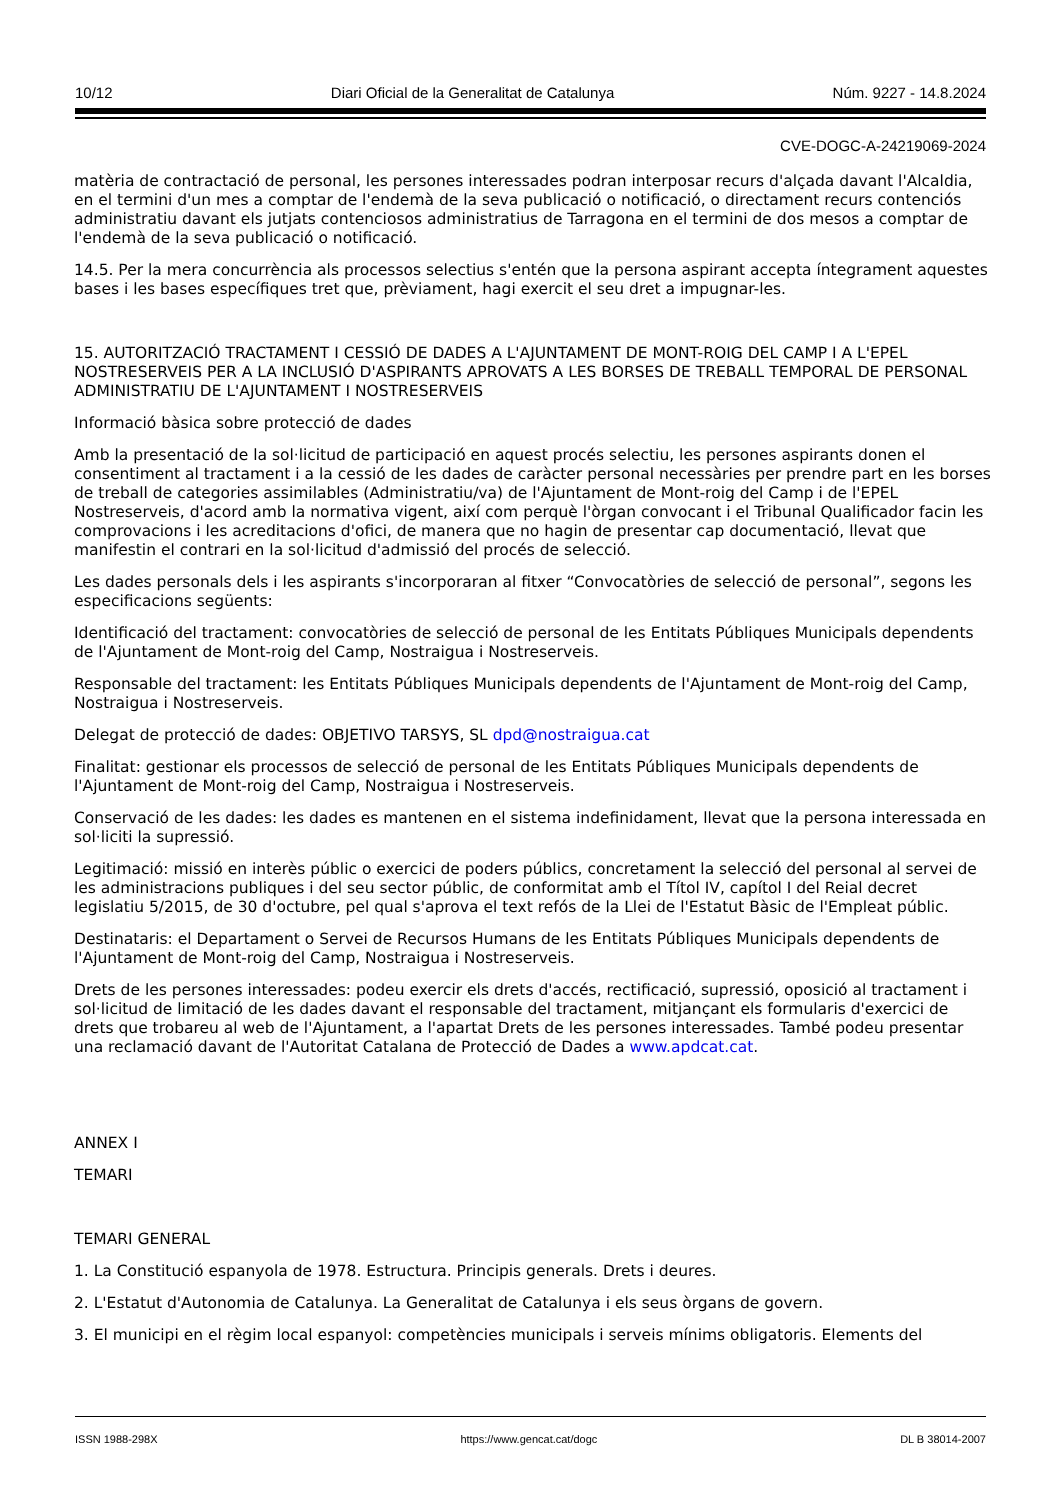10/12 Diari Oficial de la Generalitat de Catalunya Núm. 9227 - 14.8.2024
CVE-DOGC-A-24219069-2024
matèria de contractació de personal, les persones interessades podran interposar recurs d'alçada davant l'Alcaldia, en el termini d'un mes a comptar de l'endemà de la seva publicació o notificació, o directament recurs contenciós administratiu davant els jutjats contenciosos administratius de Tarragona en el termini de dos mesos a comptar de l'endemà de la seva publicació o notificació.
14.5. Per la mera concurrència als processos selectius s'entén que la persona aspirant accepta íntegrament aquestes bases i les bases específiques tret que, prèviament, hagi exercit el seu dret a impugnar-les.
15. AUTORITZACIÓ TRACTAMENT I CESSIÓ DE DADES A L'AJUNTAMENT DE MONT-ROIG DEL CAMP I A L'EPEL NOSTRESERVEIS PER A LA INCLUSIÓ D'ASPIRANTS APROVATS A LES BORSES DE TREBALL TEMPORAL DE PERSONAL ADMINISTRATIU DE L'AJUNTAMENT I NOSTRESERVEIS
Informació bàsica sobre protecció de dades
Amb la presentació de la sol·licitud de participació en aquest procés selectiu, les persones aspirants donen el consentiment al tractament i a la cessió de les dades de caràcter personal necessàries per prendre part en les borses de treball de categories assimilables (Administratiu/va) de l'Ajuntament de Mont-roig del Camp i de l'EPEL Nostreserveis, d'acord amb la normativa vigent, així com perquè l'òrgan convocant i el Tribunal Qualificador facin les comprovacions i les acreditacions d'ofici, de manera que no hagin de presentar cap documentació, llevat que manifestin el contrari en la sol·licitud d'admissió del procés de selecció.
Les dades personals dels i les aspirants s'incorporaran al fitxer “Convocatòries de selecció de personal”, segons les especificacions següents:
Identificació del tractament: convocatòries de selecció de personal de les Entitats Públiques Municipals dependents de l'Ajuntament de Mont-roig del Camp, Nostraigua i Nostreserveis.
Responsable del tractament: les Entitats Públiques Municipals dependents de l'Ajuntament de Mont-roig del Camp, Nostraigua i Nostreserveis.
Delegat de protecció de dades: OBJETIVO TARSYS, SL dpd@nostraigua.cat
Finalitat: gestionar els processos de selecció de personal de les Entitats Públiques Municipals dependents de l'Ajuntament de Mont-roig del Camp, Nostraigua i Nostreserveis.
Conservació de les dades: les dades es mantenen en el sistema indefinidament, llevat que la persona interessada en sol·liciti la supressió.
Legitimació: missió en interès públic o exercici de poders públics, concretament la selecció del personal al servei de les administracions publiques i del seu sector públic, de conformitat amb el Títol IV, capítol I del Reial decret legislatiu 5/2015, de 30 d'octubre, pel qual s'aprova el text refós de la Llei de l'Estatut Bàsic de l'Empleat públic.
Destinataris: el Departament o Servei de Recursos Humans de les Entitats Públiques Municipals dependents de l'Ajuntament de Mont-roig del Camp, Nostraigua i Nostreserveis.
Drets de les persones interessades: podeu exercir els drets d'accés, rectificació, supressió, oposició al tractament i sol·licitud de limitació de les dades davant el responsable del tractament, mitjançant els formularis d'exercici de drets que trobareu al web de l'Ajuntament, a l'apartat Drets de les persones interessades. També podeu presentar una reclamació davant de l'Autoritat Catalana de Protecció de Dades a www.apdcat.cat.
ANNEX I
TEMARI
TEMARI GENERAL
1. La Constitució espanyola de 1978. Estructura. Principis generals. Drets i deures.
2. L'Estatut d'Autonomia de Catalunya. La Generalitat de Catalunya i els seus òrgans de govern.
3. El municipi en el règim local espanyol: competències municipals i serveis mínims obligatoris. Elements del
ISSN 1988-298X https://www.gencat.cat/dogc DL B 38014-2007